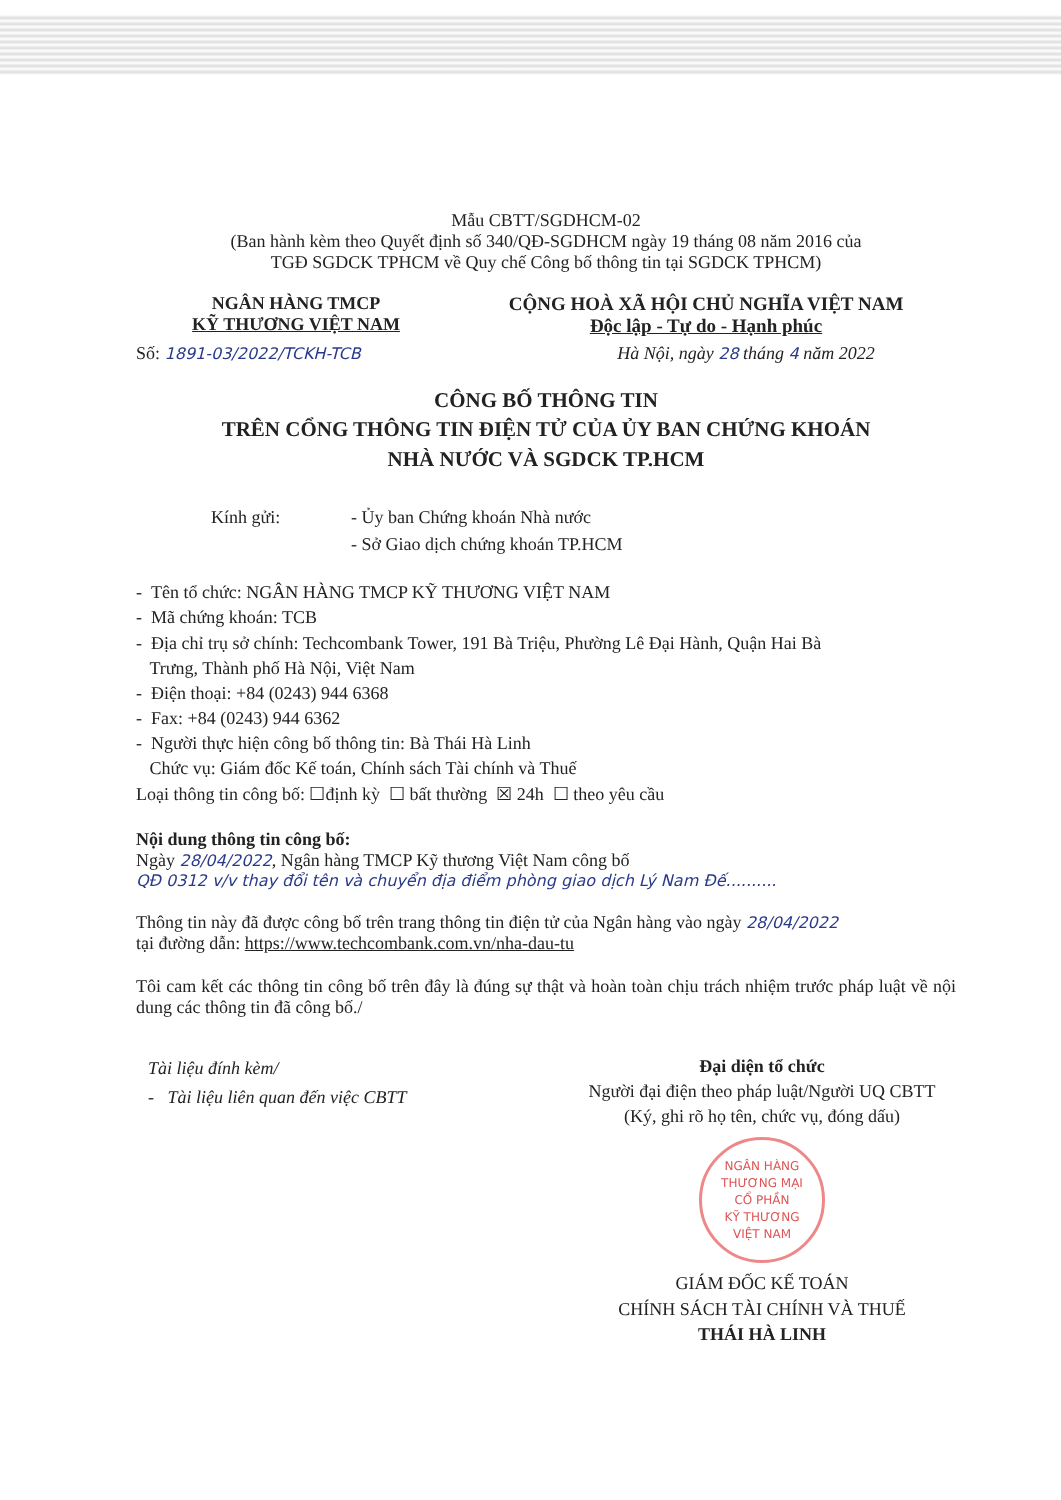Mẫu CBTT/SGDHCM-02
(Ban hành kèm theo Quyết định số 340/QĐ-SGDHCM ngày 19 tháng 08 năm 2016 của
TGĐ SGDCK TPHCM về Quy chế Công bố thông tin tại SGDCK TPHCM)
NGÂN HÀNG TMCP
KỸ THƯƠNG VIỆT NAM
CỘNG HOÀ XÃ HỘI CHỦ NGHĨA VIỆT NAM
Độc lập - Tự do - Hạnh phúc
Số: 1891-03/2022/TCKH-TCB Hà Nội, ngày 28 tháng 4 năm 2022
CÔNG BỐ THÔNG TIN
TRÊN CỔNG THÔNG TIN ĐIỆN TỬ CỦA ỦY BAN CHỨNG KHOÁN
NHÀ NƯỚC VÀ SGDCK TP.HCM
Kính gửi: - Ủy ban Chứng khoán Nhà nước
- Sở Giao dịch chứng khoán TP.HCM
- Tên tổ chức: NGÂN HÀNG TMCP KỸ THƯƠNG VIỆT NAM
- Mã chứng khoán: TCB
- Địa chỉ trụ sở chính: Techcombank Tower, 191 Bà Triệu, Phường Lê Đại Hành, Quận Hai Bà
Trưng, Thành phố Hà Nội, Việt Nam
- Điện thoại: +84 (0243) 944 6368
- Fax: +84 (0243) 944 6362
- Người thực hiện công bố thông tin: Bà Thái Hà Linh
Chức vụ: Giám đốc Kế toán, Chính sách Tài chính và Thuế
Loại thông tin công bố: ☐định kỳ ☐ bất thường ☒ 24h ☐ theo yêu cầu
Nội dung thông tin công bố:
Ngày 28/04/2022, Ngân hàng TMCP Kỹ thương Việt Nam công bố
QĐ 0312 v/v thay đổi tên và chuyển địa điểm phòng giao dịch Lý Nam Đế..........
Thông tin này đã được công bố trên trang thông tin điện tử của Ngân hàng vào ngày 28/04/2022
tại đường dẫn: https://www.techcombank.com.vn/nha-dau-tu
Tôi cam kết các thông tin công bố trên đây là đúng sự thật và hoàn toàn chịu trách nhiệm trước pháp luật về nội dung các thông tin đã công bố./
Tài liệu đính kèm/
- Tài liệu liên quan đến việc CBTT
Đại diện tổ chức
Người đại điện theo pháp luật/Người UQ CBTT
(Ký, ghi rõ họ tên, chức vụ, đóng dấu)
NGÂN HÀNG
THƯƠNG MẠI
CỔ PHẦN
KỸ THƯƠNG
VIỆT NAM
GIÁM ĐỐC KẾ TOÁN
CHÍNH SÁCH TÀI CHÍNH VÀ THUẾ
THÁI HÀ LINH